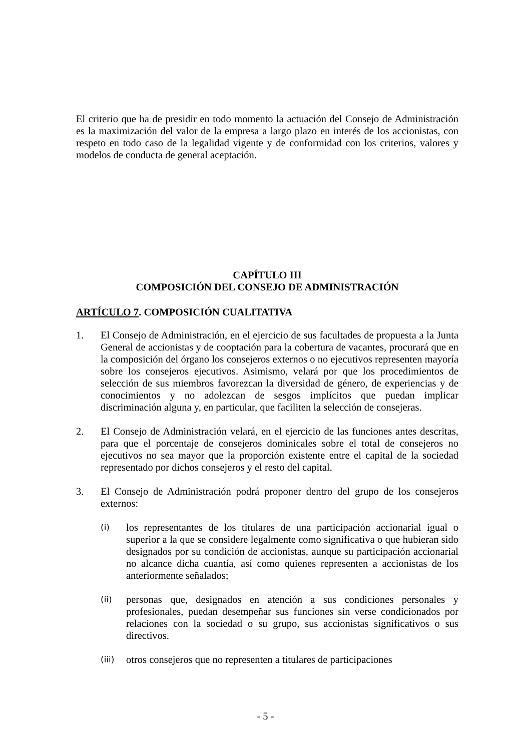El criterio que ha de presidir en todo momento la actuación del Consejo de Administración es la maximización del valor de la empresa a largo plazo en interés de los accionistas, con respeto en todo caso de la legalidad vigente y de conformidad con los criterios, valores y modelos de conducta de general aceptación.
CAPÍTULO III
COMPOSICIÓN DEL CONSEJO DE ADMINISTRACIÓN
ARTÍCULO 7. COMPOSICIÓN CUALITATIVA
1. El Consejo de Administración, en el ejercicio de sus facultades de propuesta a la Junta General de accionistas y de cooptación para la cobertura de vacantes, procurará que en la composición del órgano los consejeros externos o no ejecutivos representen mayoría sobre los consejeros ejecutivos. Asimismo, velará por que los procedimientos de selección de sus miembros favorezcan la diversidad de género, de experiencias y de conocimientos y no adolezcan de sesgos implícitos que puedan implicar discriminación alguna y, en particular, que faciliten la selección de consejeras.
2. El Consejo de Administración velará, en el ejercicio de las funciones antes descritas, para que el porcentaje de consejeros dominicales sobre el total de consejeros no ejecutivos no sea mayor que la proporción existente entre el capital de la sociedad representado por dichos consejeros y el resto del capital.
3. El Consejo de Administración podrá proponer dentro del grupo de los consejeros externos:
(i)
los representantes de los titulares de una participación accionarial igual o superior a la que se considere legalmente como significativa o que hubieran sido designados por su condición de accionistas, aunque su participación accionarial no alcance dicha cuantía, así como quienes representen a accionistas de los anteriormente señalados;
(ii)
personas que, designados en atención a sus condiciones personales y profesionales, puedan desempeñar sus funciones sin verse condicionados por relaciones con la sociedad o su grupo, sus accionistas significativos o sus directivos.
(iii)
otros consejeros que no representen a titulares de participaciones
- 5 -